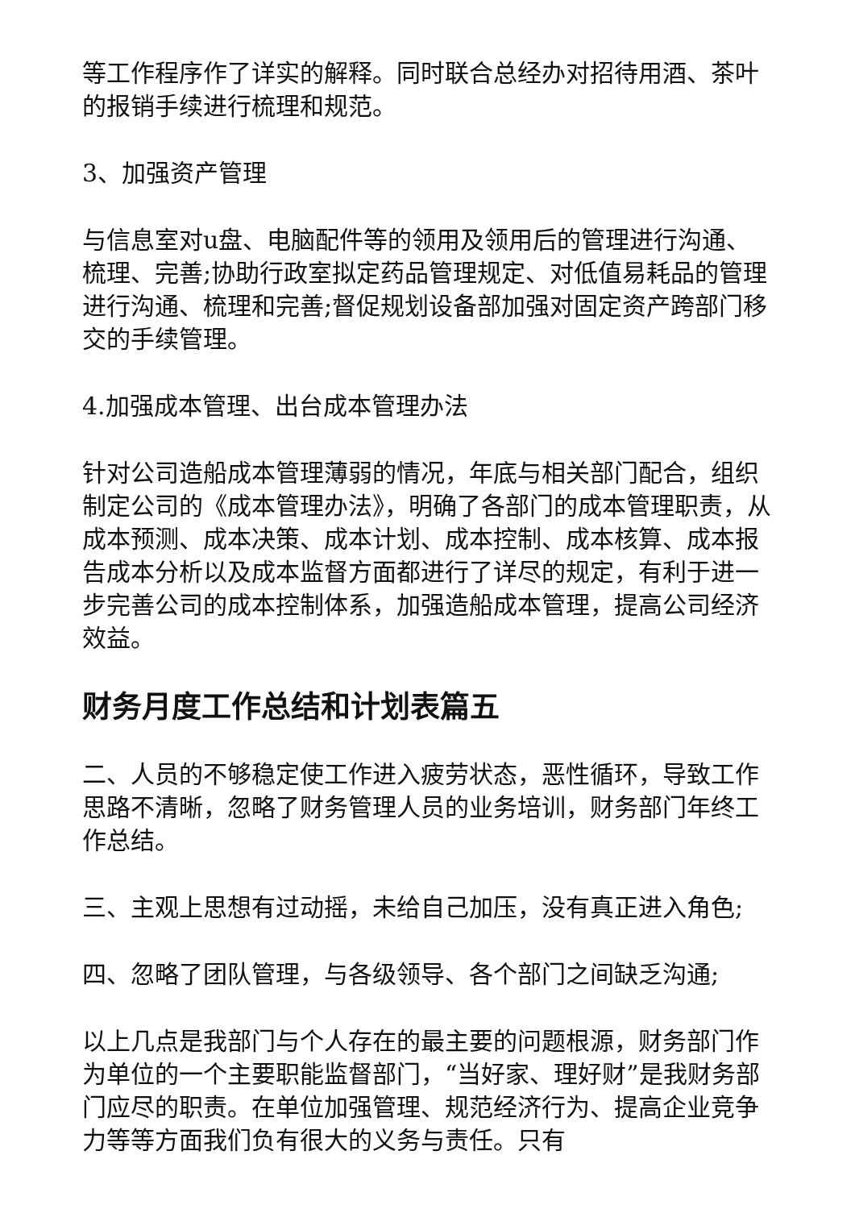等工作程序作了详实的解释。同时联合总经办对招待用酒、茶叶的报销手续进行梳理和规范。
3、加强资产管理
与信息室对u盘、电脑配件等的领用及领用后的管理进行沟通、梳理、完善;协助行政室拟定药品管理规定、对低值易耗品的管理进行沟通、梳理和完善;督促规划设备部加强对固定资产跨部门移交的手续管理。
4.加强成本管理、出台成本管理办法
针对公司造船成本管理薄弱的情况，年底与相关部门配合，组织制定公司的《成本管理办法》，明确了各部门的成本管理职责，从成本预测、成本决策、成本计划、成本控制、成本核算、成本报告成本分析以及成本监督方面都进行了详尽的规定，有利于进一步完善公司的成本控制体系，加强造船成本管理，提高公司经济效益。
财务月度工作总结和计划表篇五
二、人员的不够稳定使工作进入疲劳状态，恶性循环，导致工作思路不清晰，忽略了财务管理人员的业务培训，财务部门年终工作总结。
三、主观上思想有过动摇，未给自己加压，没有真正进入角色;
四、忽略了团队管理，与各级领导、各个部门之间缺乏沟通;
以上几点是我部门与个人存在的最主要的问题根源，财务部门作为单位的一个主要职能监督部门，“当好家、理好财”是我财务部门应尽的职责。在单位加强管理、规范经济行为、提高企业竞争力等等方面我们负有很大的义务与责任。只有